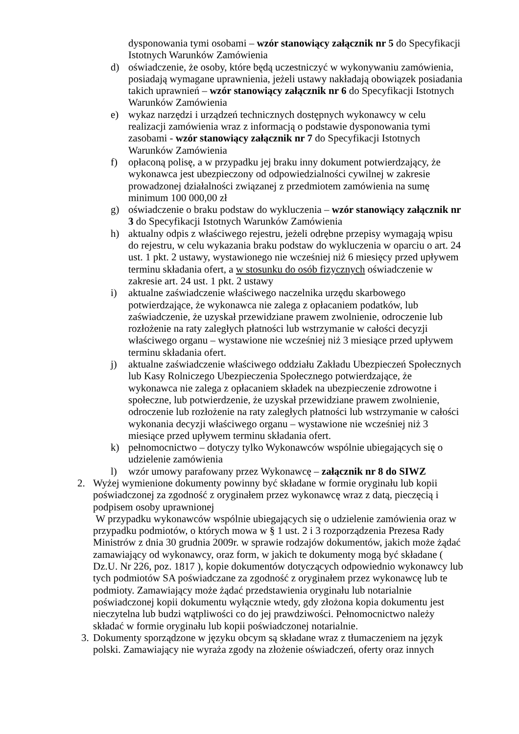dysponowania tymi osobami – wzór stanowiący załącznik nr 5 do Specyfikacji Istotnych Warunków Zamówienia
d) oświadczenie, że osoby, które będą uczestniczyć w wykonywaniu zamówienia, posiadają wymagane uprawnienia, jeżeli ustawy nakładają obowiązek posiadania takich uprawnień – wzór stanowiący załącznik nr 6 do Specyfikacji Istotnych Warunków Zamówienia
e) wykaz narzędzi i urządzeń technicznych dostępnych wykonawcy w celu realizacji zamówienia wraz z informacją o podstawie dysponowania tymi zasobami - wzór stanowiący załącznik nr 7 do Specyfikacji Istotnych Warunków Zamówienia
f) opłaconą polisę, a w przypadku jej braku inny dokument potwierdzający, że wykonawca jest ubezpieczony od odpowiedzialności cywilnej w zakresie prowadzonej działalności związanej z przedmiotem zamówienia na sumę minimum 100 000,00 zł
g) oświadczenie o braku podstaw do wykluczenia – wzór stanowiący załącznik nr 3 do Specyfikacji Istotnych Warunków Zamówienia
h) aktualny odpis z właściwego rejestru, jeżeli odrębne przepisy wymagają wpisu do rejestru, w celu wykazania braku podstaw do wykluczenia w oparciu o art. 24 ust. 1 pkt. 2 ustawy, wystawionego nie wcześniej niż 6 miesięcy przed upływem terminu składania ofert, a w stosunku do osób fizycznych oświadczenie w zakresie art. 24 ust. 1 pkt. 2 ustawy
i) aktualne zaświadczenie właściwego naczelnika urzędu skarbowego potwierdzające, że wykonawca nie zalega z opłacaniem podatków, lub zaświadczenie, że uzyskał przewidziane prawem zwolnienie, odroczenie lub rozłożenie na raty zaległych płatności lub wstrzymanie w całości decyzji właściwego organu – wystawione nie wcześniej niż 3 miesiące przed upływem terminu składania ofert.
j) aktualne zaświadczenie właściwego oddziału Zakładu Ubezpieczeń Społecznych lub Kasy Rolniczego Ubezpieczenia Społecznego potwierdzające, że wykonawca nie zalega z opłacaniem składek na ubezpieczenie zdrowotne i społeczne, lub potwierdzenie, że uzyskał przewidziane prawem zwolnienie, odroczenie lub rozłożenie na raty zaległych płatności lub wstrzymanie w całości wykonania decyzji właściwego organu – wystawione nie wcześniej niż 3 miesiące przed upływem terminu składania ofert.
k) pełnomocnictwo – dotyczy tylko Wykonawców wspólnie ubiegających się o udzielenie zamówienia
l) wzór umowy parafowany przez Wykonawcę – załącznik nr 8 do SIWZ
2. Wyżej wymienione dokumenty powinny być składane w formie oryginału lub kopii poświadczonej za zgodność z oryginałem przez wykonawcę wraz z datą, pieczęcią i podpisem osoby uprawnionej
W przypadku wykonawców wspólnie ubiegających się o udzielenie zamówienia oraz w przypadku podmiotów, o których mowa w § 1 ust. 2 i 3 rozporządzenia Prezesa Rady Ministrów z dnia 30 grudnia 2009r. w sprawie rodzajów dokumentów, jakich może żądać zamawiający od wykonawcy, oraz form, w jakich te dokumenty mogą być składane ( Dz.U. Nr 226, poz. 1817 ), kopie dokumentów dotyczących odpowiednio wykonawcy lub tych podmiotów SA poświadczane za zgodność z oryginałem przez wykonawcę lub te podmioty. Zamawiający może żądać przedstawienia oryginału lub notarialnie poświadczonej kopii dokumentu wyłącznie wtedy, gdy złożona kopia dokumentu jest nieczytelna lub budzi wątpliwości co do jej prawdziwości. Pełnomocnictwo należy składać w formie oryginału lub kopii poświadczonej notarialnie.
3.
Dokumenty sporządzone w języku obcym są składane wraz z tłumaczeniem na język polski. Zamawiający nie wyraża zgody na złożenie oświadczeń, oferty oraz innych